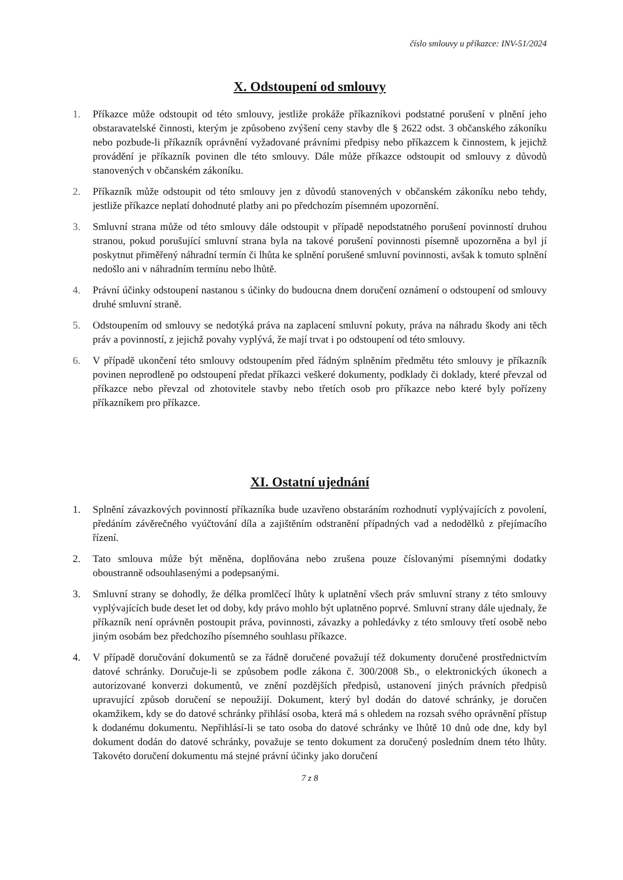číslo smlouvy u příkazce: INV-51/2024
X. Odstoupení od smlouvy
1. Příkazce může odstoupit od této smlouvy, jestliže prokáže příkazníkovi podstatné porušení v plnění jeho obstaravatelské činnosti, kterým je způsobeno zvýšení ceny stavby dle § 2622 odst. 3 občanského zákoníku nebo pozbude-li příkazník oprávnění vyžadované právními předpisy nebo příkazcem k činnostem, k jejichž provádění je příkazník povinen dle této smlouvy. Dále může příkazce odstoupit od smlouvy z důvodů stanovených v občanském zákoníku.
2. Příkazník může odstoupit od této smlouvy jen z důvodů stanovených v občanském zákoníku nebo tehdy, jestliže příkazce neplatí dohodnuté platby ani po předchozím písemném upozornění.
3. Smluvní strana může od této smlouvy dále odstoupit v případě nepodstatného porušení povinností druhou stranou, pokud porušující smluvní strana byla na takové porušení povinnosti písemně upozorněna a byl jí poskytnut přiměřený náhradní termín či lhůta ke splnění porušené smluvní povinnosti, avšak k tomuto splnění nedošlo ani v náhradním termínu nebo lhůtě.
4. Právní účinky odstoupení nastanou s účinky do budoucna dnem doručení oznámení o odstoupení od smlouvy druhé smluvní straně.
5. Odstoupením od smlouvy se nedotýká práva na zaplacení smluvní pokuty, práva na náhradu škody ani těch práv a povinností, z jejichž povahy vyplývá, že mají trvat i po odstoupení od této smlouvy.
6. V případě ukončení této smlouvy odstoupením před řádným splněním předmětu této smlouvy je příkazník povinen neprodleně po odstoupení předat příkazci veškeré dokumenty, podklady či doklady, které převzal od příkazce nebo převzal od zhotovitele stavby nebo třetích osob pro příkazce nebo které byly pořízeny příkazníkem pro příkazce.
XI. Ostatní ujednání
1. Splnění závazkových povinností příkazníka bude uzavřeno obstaráním rozhodnutí vyplývajících z povolení, předáním závěrečného vyúčtování díla a zajištěním odstranění případných vad a nedodělků z přejímacího řízení.
2. Tato smlouva může být měněna, doplňována nebo zrušena pouze číslovanými písemnými dodatky oboustranně odsouhlasenými a podepsanými.
3. Smluvní strany se dohodly, že délka promlčecí lhůty k uplatnění všech práv smluvní strany z této smlouvy vyplývajících bude deset let od doby, kdy právo mohlo být uplatněno poprvé. Smluvní strany dále ujednaly, že příkazník není oprávněn postoupit práva, povinnosti, závazky a pohledávky z této smlouvy třetí osobě nebo jiným osobám bez předchozího písemného souhlasu příkazce.
4. V případě doručování dokumentů se za řádně doručené považují též dokumenty doručené prostřednictvím datové schránky. Doručuje-li se způsobem podle zákona č. 300/2008 Sb., o elektronických úkonech a autorizované konverzi dokumentů, ve znění pozdějších předpisů, ustanovení jiných právních předpisů upravující způsob doručení se nepoužijí. Dokument, který byl dodán do datové schránky, je doručen okamžikem, kdy se do datové schránky přihlásí osoba, která má s ohledem na rozsah svého oprávnění přístup k dodanému dokumentu. Nepřihlásí-li se tato osoba do datové schránky ve lhůtě 10 dnů ode dne, kdy byl dokument dodán do datové schránky, považuje se tento dokument za doručený posledním dnem této lhůty. Takovéto doručení dokumentu má stejné právní účinky jako doručení
7 z 8